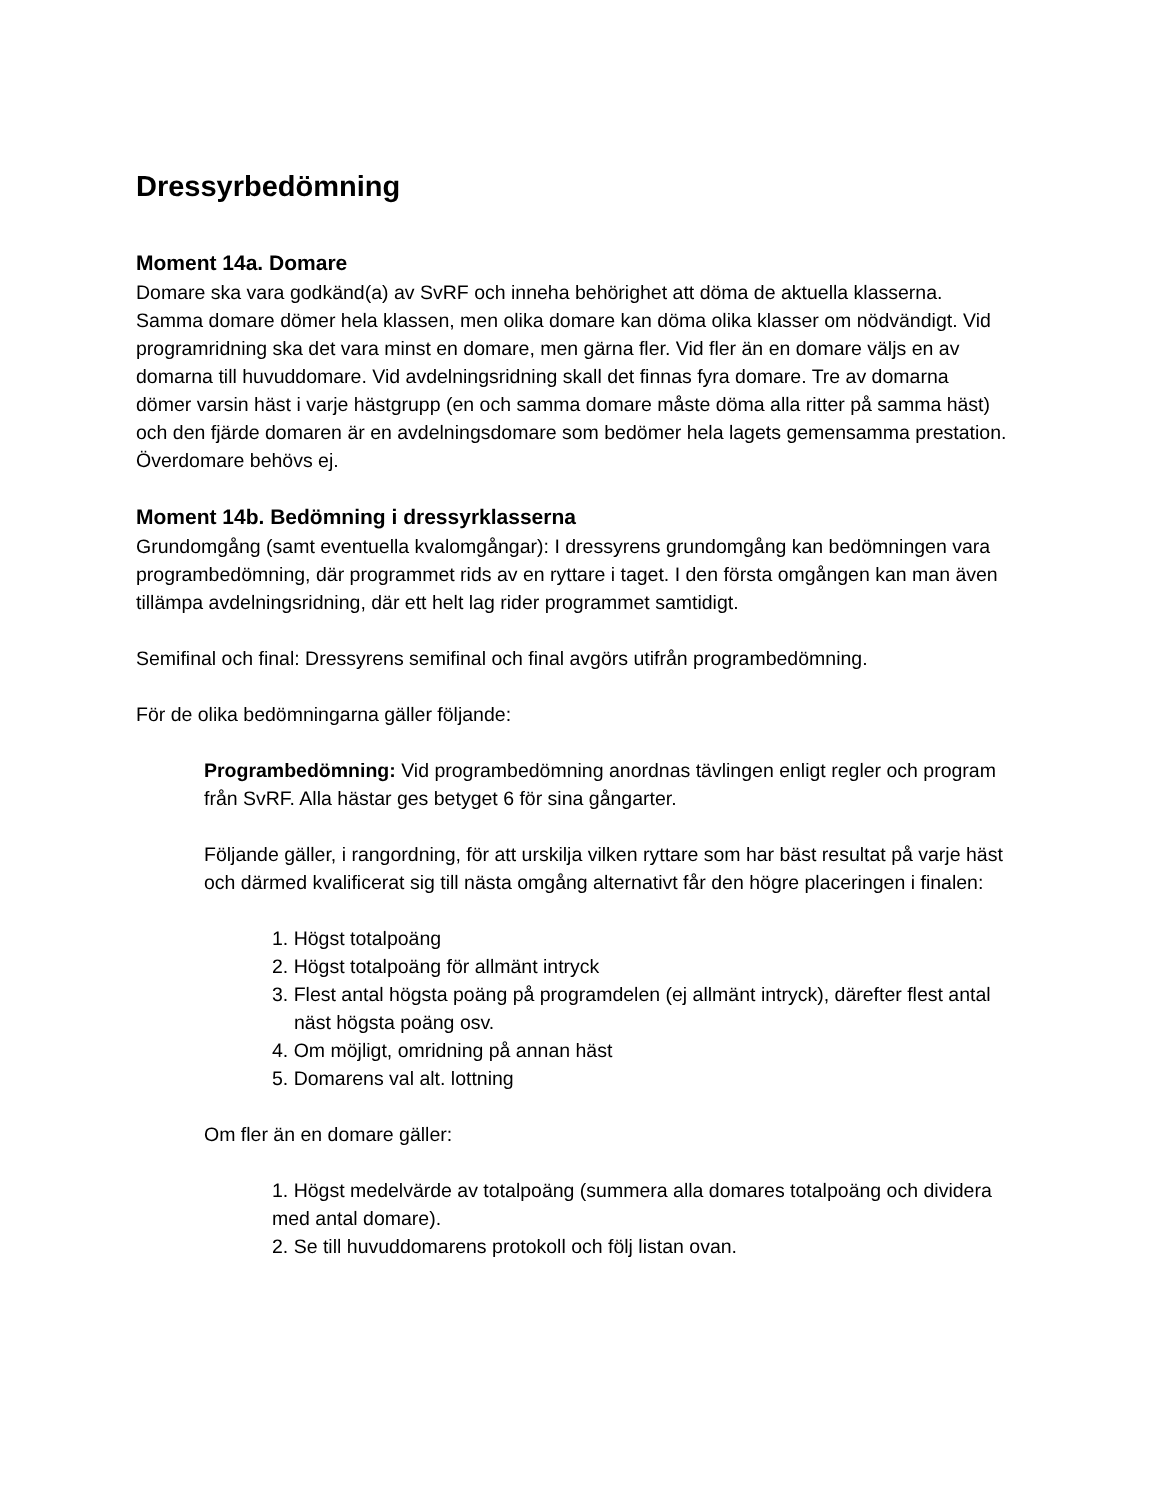Dressyrbedömning
Moment 14a. Domare
Domare ska vara godkänd(a) av SvRF och inneha behörighet att döma de aktuella klasserna. Samma domare dömer hela klassen, men olika domare kan döma olika klasser om nödvändigt. Vid programridning ska det vara minst en domare, men gärna fler. Vid fler än en domare väljs en av domarna till huvuddomare. Vid avdelningsridning skall det finnas fyra domare. Tre av domarna dömer varsin häst i varje hästgrupp (en och samma domare måste döma alla ritter på samma häst) och den fjärde domaren är en avdelningsdomare som bedömer hela lagets gemensamma prestation. Överdomare behövs ej.
Moment 14b. Bedömning i dressyrklasserna
Grundomgång (samt eventuella kvalomgångar): I dressyrens grundomgång kan bedömningen vara programbedömning, där programmet rids av en ryttare i taget. I den första omgången kan man även tillämpa avdelningsridning, där ett helt lag rider programmet samtidigt.
Semifinal och final: Dressyrens semifinal och final avgörs utifrån programbedömning.
För de olika bedömningarna gäller följande:
Programbedömning: Vid programbedömning anordnas tävlingen enligt regler och program från SvRF. Alla hästar ges betyget 6 för sina gångarter.
Följande gäller, i rangordning, för att urskilja vilken ryttare som har bäst resultat på varje häst och därmed kvalificerat sig till nästa omgång alternativt får den högre placeringen i finalen:
1. Högst totalpoäng
2. Högst totalpoäng för allmänt intryck
3. Flest antal högsta poäng på programdelen (ej allmänt intryck), därefter flest antal näst högsta poäng osv.
4. Om möjligt, omridning på annan häst
5. Domarens val alt. lottning
Om fler än en domare gäller:
1. Högst medelvärde av totalpoäng (summera alla domares totalpoäng och dividera med antal domare).
2. Se till huvuddomarens protokoll och följ listan ovan.